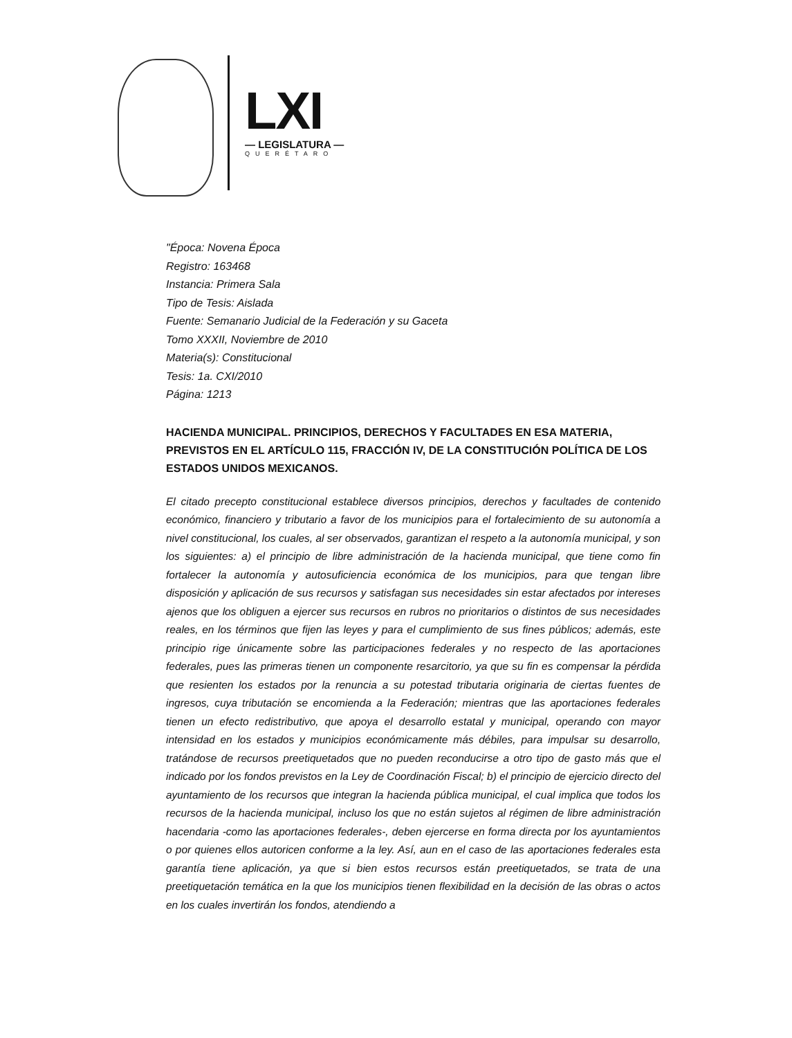LXI
— LEGISLATURA —
QUERÉTARO
"Época: Novena Época
Registro: 163468
Instancia: Primera Sala
Tipo de Tesis: Aislada
Fuente: Semanario Judicial de la Federación y su Gaceta
Tomo XXXII, Noviembre de 2010
Materia(s): Constitucional
Tesis: 1a. CXI/2010
Página: 1213
HACIENDA MUNICIPAL. PRINCIPIOS, DERECHOS Y FACULTADES EN ESA MATERIA, PREVISTOS EN EL ARTÍCULO 115, FRACCIÓN IV, DE LA CONSTITUCIÓN POLÍTICA DE LOS ESTADOS UNIDOS MEXICANOS.
El citado precepto constitucional establece diversos principios, derechos y facultades de contenido económico, financiero y tributario a favor de los municipios para el fortalecimiento de su autonomía a nivel constitucional, los cuales, al ser observados, garantizan el respeto a la autonomía municipal, y son los siguientes: a) el principio de libre administración de la hacienda municipal, que tiene como fin fortalecer la autonomía y autosuficiencia económica de los municipios, para que tengan libre disposición y aplicación de sus recursos y satisfagan sus necesidades sin estar afectados por intereses ajenos que los obliguen a ejercer sus recursos en rubros no prioritarios o distintos de sus necesidades reales, en los términos que fijen las leyes y para el cumplimiento de sus fines públicos; además, este principio rige únicamente sobre las participaciones federales y no respecto de las aportaciones federales, pues las primeras tienen un componente resarcitorio, ya que su fin es compensar la pérdida que resienten los estados por la renuncia a su potestad tributaria originaria de ciertas fuentes de ingresos, cuya tributación se encomienda a la Federación; mientras que las aportaciones federales tienen un efecto redistributivo, que apoya el desarrollo estatal y municipal, operando con mayor intensidad en los estados y municipios económicamente más débiles, para impulsar su desarrollo, tratándose de recursos preetiquetados que no pueden reconducirse a otro tipo de gasto más que el indicado por los fondos previstos en la Ley de Coordinación Fiscal; b) el principio de ejercicio directo del ayuntamiento de los recursos que integran la hacienda pública municipal, el cual implica que todos los recursos de la hacienda municipal, incluso los que no están sujetos al régimen de libre administración hacendaria -como las aportaciones federales-, deben ejercerse en forma directa por los ayuntamientos o por quienes ellos autoricen conforme a la ley. Así, aun en el caso de las aportaciones federales esta garantía tiene aplicación, ya que si bien estos recursos están preetiquetados, se trata de una preetiquetación temática en la que los municipios tienen flexibilidad en la decisión de las obras o actos en los cuales invertirán los fondos, atendiendo a